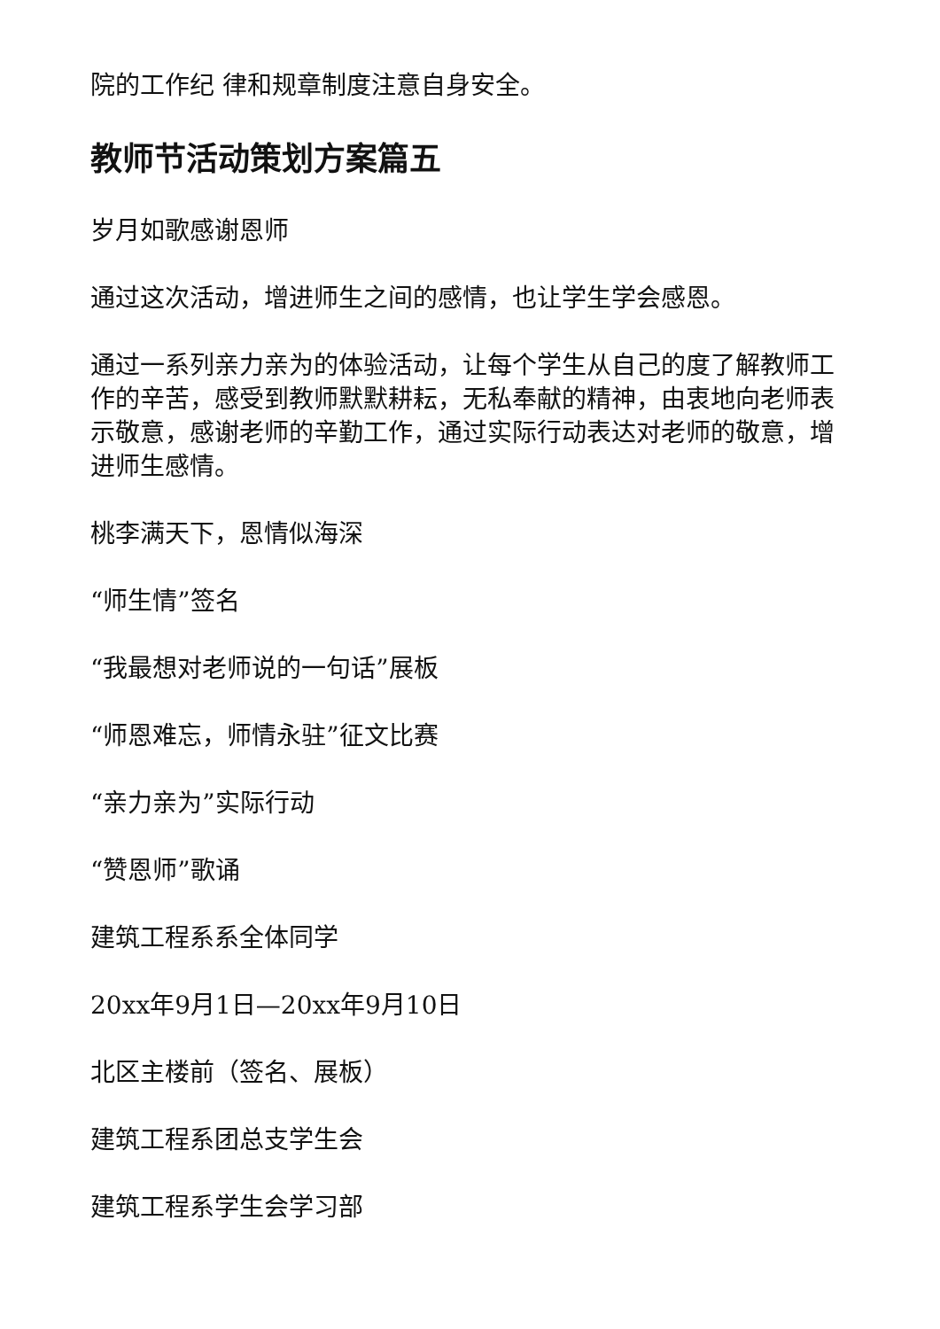院的工作纪 律和规章制度注意自身安全。
教师节活动策划方案篇五
岁月如歌感谢恩师
通过这次活动，增进师生之间的感情，也让学生学会感恩。
通过一系列亲力亲为的体验活动，让每个学生从自己的度了解教师工作的辛苦，感受到教师默默耕耘，无私奉献的精神，由衷地向老师表示敬意，感谢老师的辛勤工作，通过实际行动表达对老师的敬意，增进师生感情。
桃李满天下，恩情似海深
“师生情”签名
“我最想对老师说的一句话”展板
“师恩难忘，师情永驻”征文比赛
“亲力亲为”实际行动
“赞恩师”歌诵
建筑工程系系全体同学
20xx年9月1日—20xx年9月10日
北区主楼前（签名、展板）
建筑工程系团总支学生会
建筑工程系学生会学习部